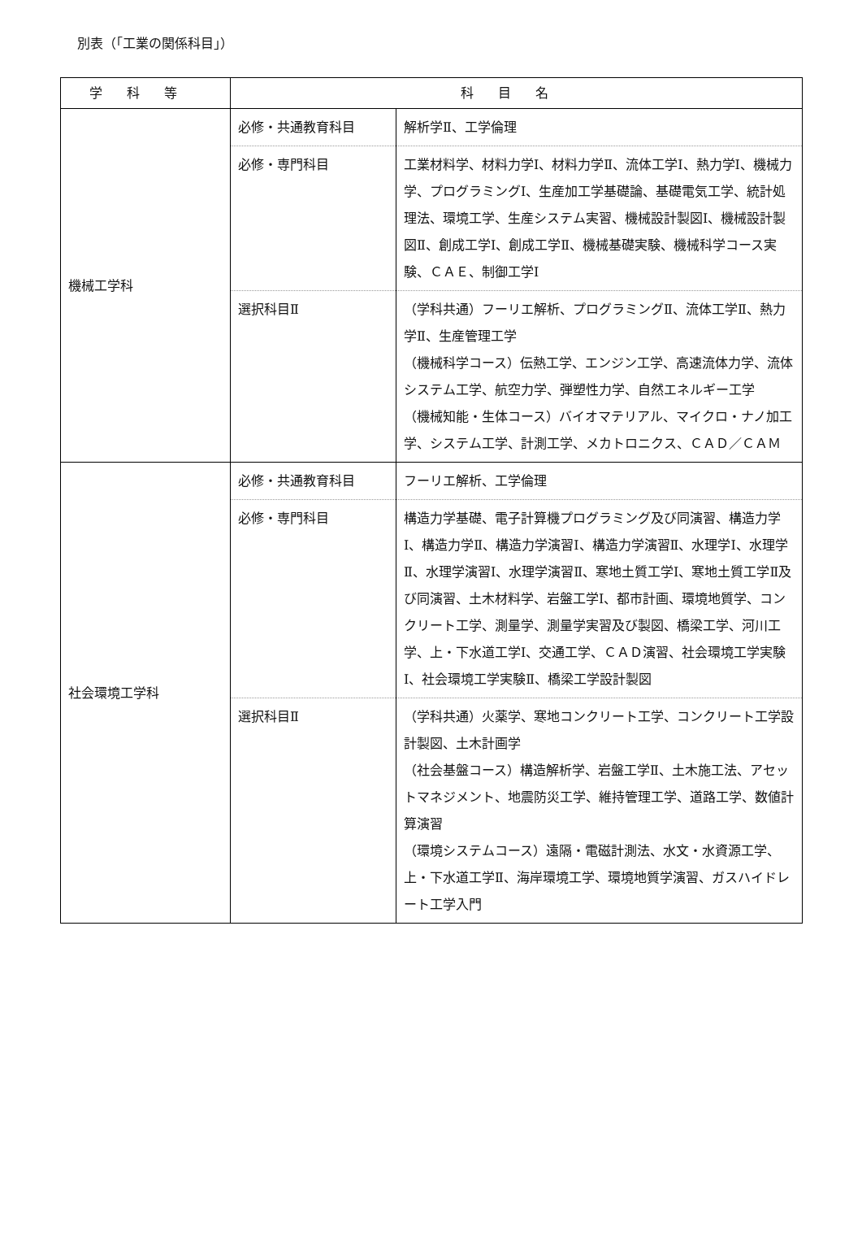別表（「工業の関係科目」）
| 学科等 | 科目名 | |
| --- | --- | --- |
| 機械工学科 | 必修・共通教育科目 | 解析学Ⅱ、工学倫理 |
| | 必修・専門科目 | 工業材料学、材料力学Ⅰ、材料力学Ⅱ、流体工学Ⅰ、熱力学Ⅰ、機械力学、プログラミングⅠ、生産加工学基礎論、基礎電気工学、統計処理法、環境工学、生産システム実習、機械設計製図Ⅰ、機械設計製図Ⅱ、創成工学Ⅰ、創成工学Ⅱ、機械基礎実験、機械科学コース実験、ＣＡＥ、制御工学Ⅰ |
| | 選択科目Ⅱ | （学科共通）フーリエ解析、プログラミングⅡ、流体工学Ⅱ、熱力学Ⅱ、生産管理工学 （機械科学コース）伝熱工学、エンジン工学、高速流体力学、流体システム工学、航空力学、弾塑性力学、自然エネルギー工学 （機械知能・生体コース）バイオマテリアル、マイクロ・ナノ加工学、システム工学、計測工学、メカトロニクス、ＣＡＤ／ＣＡＭ |
| 社会環境工学科 | 必修・共通教育科目 | フーリエ解析、工学倫理 |
| | 必修・専門科目 | 構造力学基礎、電子計算機プログラミング及び同演習、構造力学Ⅰ、構造力学Ⅱ、構造力学演習Ⅰ、構造力学演習Ⅱ、水理学Ⅰ、水理学Ⅱ、水理学演習Ⅰ、水理学演習Ⅱ、寒地土質工学Ⅰ、寒地土質工学Ⅱ及び同演習、土木材料学、岩盤工学Ⅰ、都市計画、環境地質学、コンクリート工学、測量学、測量学実習及び製図、橋梁工学、河川工学、上・下水道工学Ⅰ、交通工学、ＣＡＤ演習、社会環境工学実験Ⅰ、社会環境工学実験Ⅱ、橋梁工学設計製図 |
| | 選択科目Ⅱ | （学科共通）火薬学、寒地コンクリート工学、コンクリート工学設計製図、土木計画学 （社会基盤コース）構造解析学、岩盤工学Ⅱ、土木施工法、アセットマネジメント、地震防災工学、維持管理工学、道路工学、数値計算演習 （環境システムコース）遠隔・電磁計測法、水文・水資源工学、上・下水道工学Ⅱ、海岸環境工学、環境地質学演習、ガスハイドレート工学入門 |